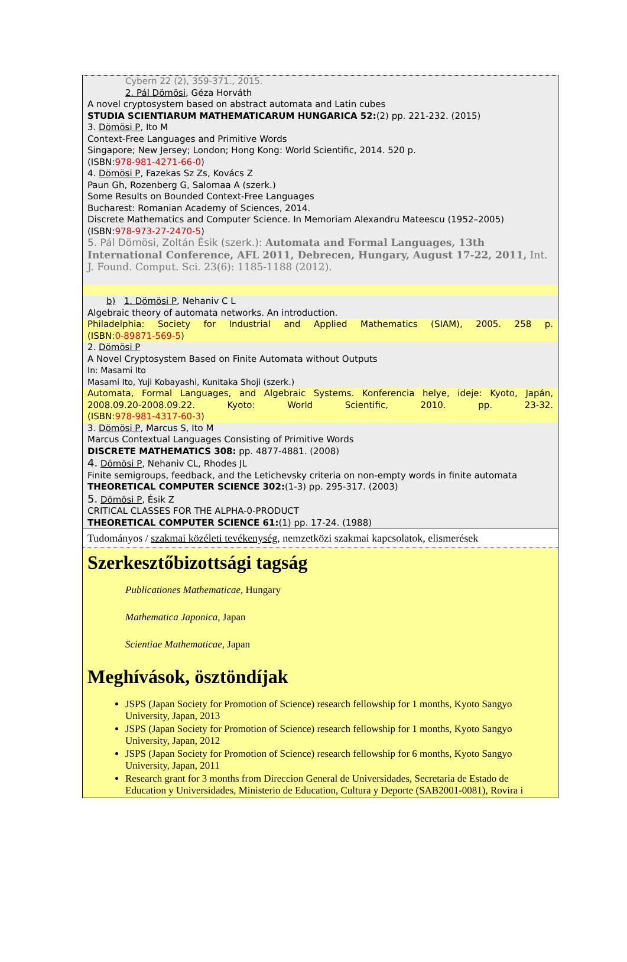Cybern 22 (2), 359-371., 2015.
2. Pál Dömösi, Géza Horváth
A novel cryptosystem based on abstract automata and Latin cubes
STUDIA SCIENTIARUM MATHEMATICARUM HUNGARICA 52:(2) pp. 221-232. (2015)
3. Dömösi P, Ito M
Context-Free Languages and Primitive Words
Singapore; New Jersey; London; Hong Kong: World Scientific, 2014. 520 p.
(ISBN:978-981-4271-66-0)
4. Dömösi P, Fazekas Sz Zs, Kovács Z
Paun Gh, Rozenberg G, Salomaa A (szerk.)
Some Results on Bounded Context-Free Languages
Bucharest: Romanian Academy of Sciences, 2014.
Discrete Mathematics and Computer Science. In Memoriam Alexandru Mateescu (1952–2005)
(ISBN:978-973-27-2470-5)
5. Pál Dömösi, Zoltán Ésik (szerk.): Automata and Formal Languages, 13th International Conference, AFL 2011, Debrecen, Hungary, August 17-22, 2011, Int. J. Found. Comput. Sci. 23(6): 1185-1188 (2012).
b) 1. Dömösi P, Nehaniv C L
Algebraic theory of automata networks. An introduction.
Philadelphia: Society for Industrial and Applied Mathematics (SIAM), 2005. 258 p.
(ISBN:0-89871-569-5)
2. Dömösi P
A Novel Cryptosystem Based on Finite Automata without Outputs
In: Masami Ito
Masami Ito, Yuji Kobayashi, Kunitaka Shoji (szerk.)
Automata, Formal Languages, and Algebraic Systems. Konferencia helye, ideje: Kyoto, Japán, 2008.09.20-2008.09.22. Kyoto: World Scientific, 2010. pp. 23-32.
(ISBN:978-981-4317-60-3)
3. Dömösi P, Marcus S, Ito M
Marcus Contextual Languages Consisting of Primitive Words
DISCRETE MATHEMATICS 308: pp. 4877-4881. (2008)
4. Dömösi P, Nehaniv CL, Rhodes JL
Finite semigroups, feedback, and the Letichevsky criteria on non-empty words in finite automata
THEORETICAL COMPUTER SCIENCE 302:(1-3) pp. 295-317. (2003)
5. Dömösi P, Ésik Z
CRITICAL CLASSES FOR THE ALPHA-0-PRODUCT
THEORETICAL COMPUTER SCIENCE 61:(1) pp. 17-24. (1988)
Tudományos / szakmai közéleti tevékenység, nemzetközi szakmai kapcsolatok, elismerések
Szerkesztőbizottsági tagság
Publicationes Mathematicae, Hungary
Mathematica Japonica, Japan
Scientiae Mathematicae, Japan
Meghívások, ösztöndíjak
JSPS (Japan Society for Promotion of Science) research fellowship for 1 months, Kyoto Sangyo University, Japan, 2013
JSPS (Japan Society for Promotion of Science) research fellowship for 1 months, Kyoto Sangyo University, Japan, 2012
JSPS (Japan Society for Promotion of Science) research fellowship for 6 months, Kyoto Sangyo University, Japan, 2011
Research grant for 3 months from Direccion General de Universidades, Secretaria de Estado de Education y Universidades, Ministerio de Education, Cultura y Deporte (SAB2001-0081), Rovira i